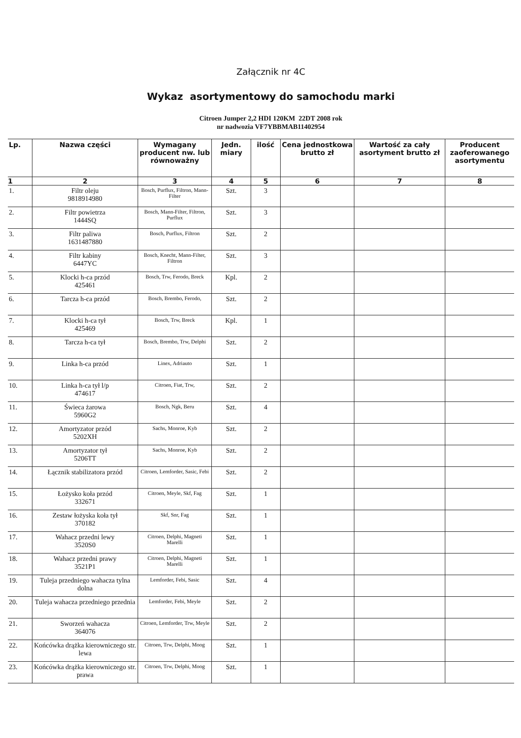Załącznik nr 4C
Wykaz asortymentowy do samochodu marki
Citroen Jumper 2,2 HDI 120KM 22DT 2008 rok
nr nadwozia VF7YBBMAB11402954
| Lp. | Nazwa części | Wymagany producent nw. lub równoważny | Jedn. miary | ilość | Cena jednostkowa brutto zł | Wartość za cały asortyment brutto zł | Producent zaoferowanego asortymentu |
| --- | --- | --- | --- | --- | --- | --- | --- |
| 1 | 2 | 3 | 4 | 5 | 6 | 7 | 8 |
| 1. | Filtr oleju 9818914980 | Bosch, Purflux, Filtron, Mann-Filter | Szt. | 3 | | | |
| 2. | Filtr powietrza 1444SQ | Bosch, Mann-Filter, Filtron, Purflux | Szt. | 3 | | | |
| 3. | Filtr paliwa 1631487880 | Bosch, Purflux, Filtron | Szt. | 2 | | | |
| 4. | Filtr kabiny 6447YC | Bosch, Knecht, Mann-Filter, Filtron | Szt. | 3 | | | |
| 5. | Klocki h-ca przód 425461 | Bosch, Trw, Ferodo, Breck | Kpl. | 2 | | | |
| 6. | Tarcza h-ca przód | Bosch, Brembo, Ferodo, | Szt. | 2 | | | |
| 7. | Klocki h-ca tył 425469 | Bosch, Trw, Breck | Kpl. | 1 | | | |
| 8. | Tarcza h-ca tył | Bosch, Brembo, Trw, Delphi | Szt. | 2 | | | |
| 9. | Linka h-ca przód | Linex, Adriauto | Szt. | 1 | | | |
| 10. | Linka h-ca tył l/p 474617 | Citroen, Fiat, Trw, | Szt. | 2 | | | |
| 11. | Świeca żarowa 5960G2 | Bosch, Ngk, Beru | Szt. | 4 | | | |
| 12. | Amortyzator przód 5202XH | Sachs, Monroe, Kyb | Szt. | 2 | | | |
| 13. | Amortyzator tył 5206TT | Sachs, Monroe, Kyb | Szt. | 2 | | | |
| 14. | Łącznik stabilizatora przód | Citroen, Lemforder, Sasic, Febi | Szt. | 2 | | | |
| 15. | Łożysko koła przód 332671 | Citroen, Meyle, Skf, Fag | Szt. | 1 | | | |
| 16. | Zestaw łożyska koła tył 370182 | Skf, Snr, Fag | Szt. | 1 | | | |
| 17. | Wahacz przedni lewy 3520S0 | Citroen, Delphi, Magneti Marelli | Szt. | 1 | | | |
| 18. | Wahacz przedni prawy 3521P1 | Citroen, Delphi, Magneti Marelli | Szt. | 1 | | | |
| 19. | Tuleja przedniego wahacza tylna dolna | Lemforder, Febi, Sasic | Szt. | 4 | | | |
| 20. | Tuleja wahacza przedniego przednia | Lemforder, Febi, Meyle | Szt. | 2 | | | |
| 21. | Sworzeń wahacza 364076 | Citroen, Lemforder, Trw, Meyle | Szt. | 2 | | | |
| 22. | Końcówka drążka kierowniczego str. lewa | Citroen, Trw, Delphi, Moog | Szt. | 1 | | | |
| 23. | Końcówka drążka kierowniczego str. prawa | Citroen, Trw, Delphi, Moog | Szt. | 1 | | | |